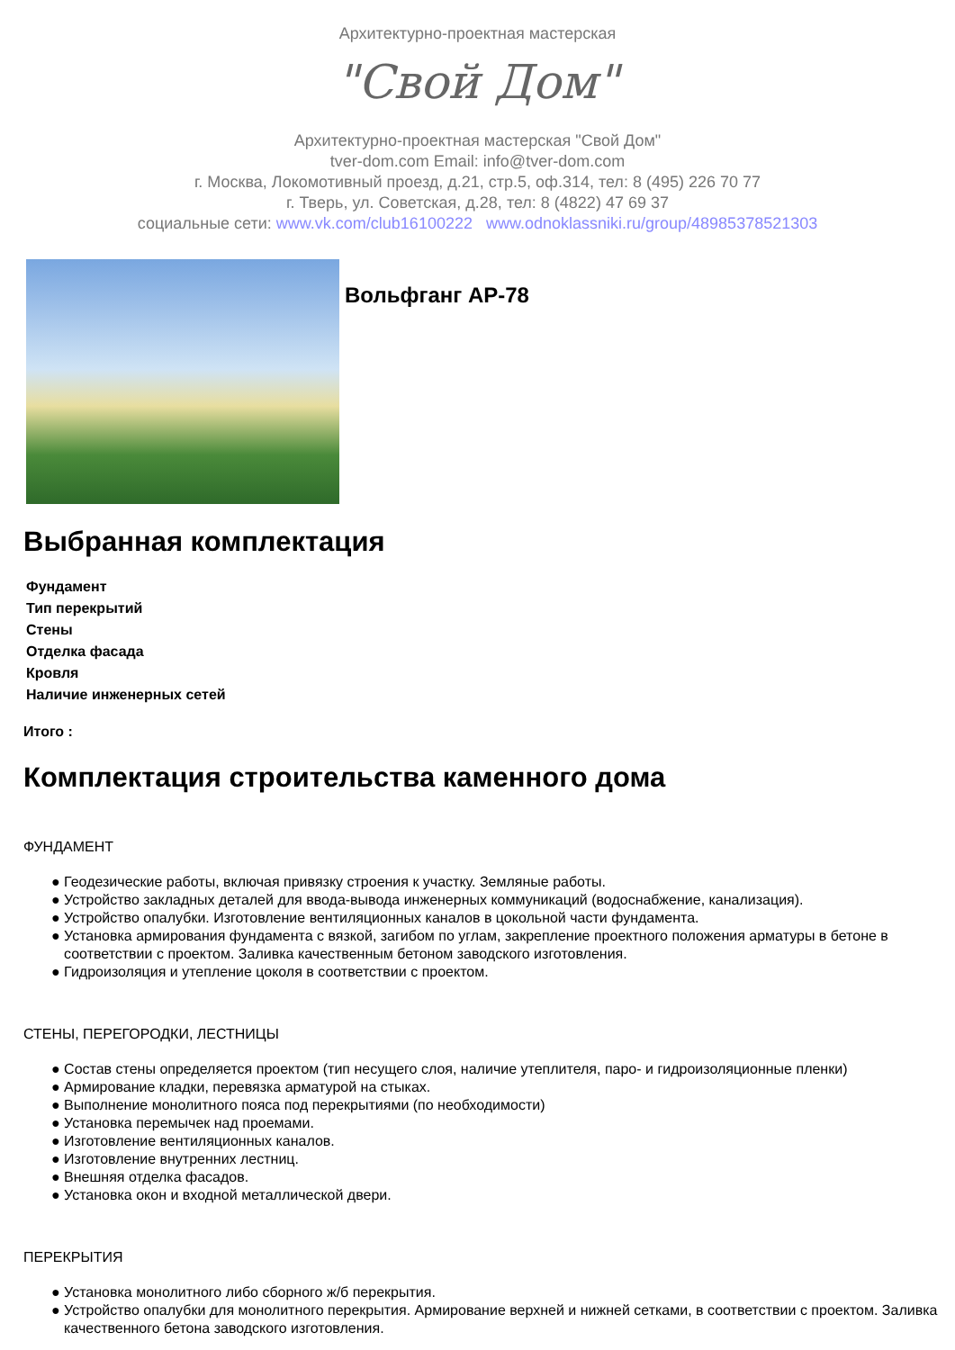Архитектурно-проектная мастерская
"Свой Дом"
Архитектурно-проектная мастерская "Свой Дом"
tver-dom.com Email: info@tver-dom.com
г. Москва, Локомотивный проезд, д.21, стр.5, оф.314, тел: 8 (495) 226 70 77
г. Тверь, ул. Советская, д.28, тел: 8 (4822) 47 69 37
социальные сети: www.vk.com/club16100222 www.odnoklassniki.ru/group/48985378521303
Вольфганг АР-78
Выбранная комплектация
| Фундамент |
| Тип перекрытий |
| Стены |
| Отделка фасада |
| Кровля |
| Наличие инженерных сетей |
Итого :
Комплектация строительства каменного дома
ФУНДАМЕНТ
● Геодезические работы, включая привязку строения к участку. Земляные работы.
● Устройство закладных деталей для ввода-вывода инженерных коммуникаций (водоснабжение, канализация).
● Устройство опалубки. Изготовление вентиляционных каналов в цокольной части фундамента.
● Установка армирования фундамента с вязкой, загибом по углам, закрепление проектного положения арматуры в бетоне в соответствии с проектом. Заливка качественным бетоном заводского изготовления.
● Гидроизоляция и утепление цоколя в соответствии с проектом.
СТЕНЫ, ПЕРЕГОРОДКИ, ЛЕСТНИЦЫ
● Состав стены определяется проектом (тип несущего слоя, наличие утеплителя, паро- и гидроизоляционные пленки)
● Армирование кладки, перевязка арматурой на стыках.
● Выполнение монолитного пояса под перекрытиями (по необходимости)
● Установка перемычек над проемами.
● Изготовление вентиляционных каналов.
● Изготовление внутренних лестниц.
● Внешняя отделка фасадов.
● Установка окон и входной металлической двери.
ПЕРЕКРЫТИЯ
● Установка монолитного либо сборного ж/б перекрытия.
● Устройство опалубки для монолитного перекрытия. Армирование верхней и нижней сетками, в соответствии с проектом. Заливка качественного бетона заводского изготовления.